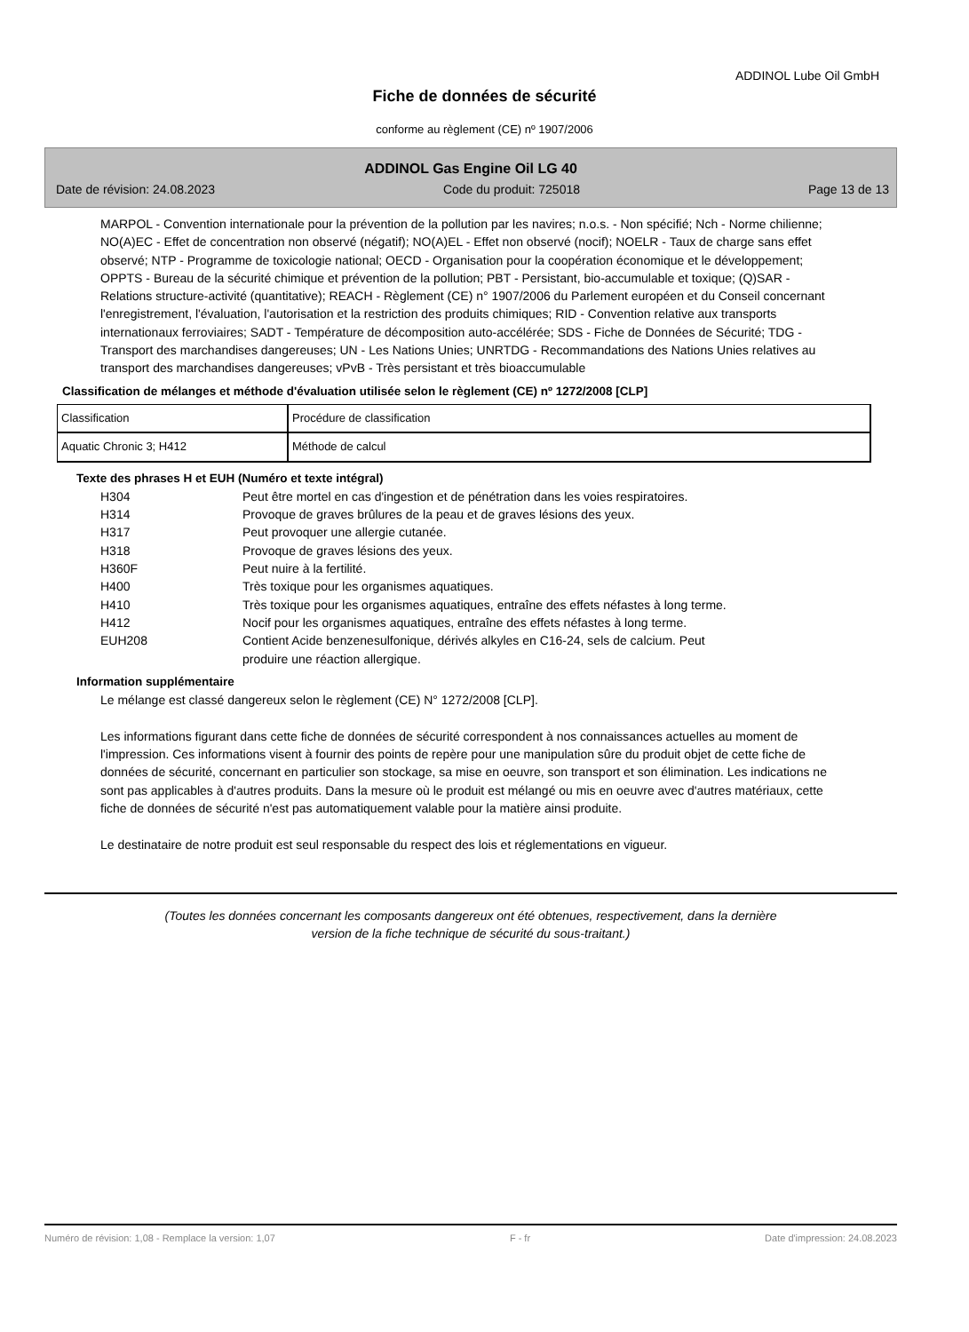ADDINOL Lube Oil GmbH
Fiche de données de sécurité
conforme au règlement (CE) nº 1907/2006
ADDINOL Gas Engine Oil LG 40
Date de révision: 24.08.2023 Code du produit: 725018 Page 13 de 13
MARPOL - Convention internationale pour la prévention de la pollution par les navires; n.o.s. - Non spécifié; Nch - Norme chilienne; NO(A)EC - Effet de concentration non observé (négatif); NO(A)EL - Effet non observé (nocif); NOELR - Taux de charge sans effet observé; NTP - Programme de toxicologie national; OECD - Organisation pour la coopération économique et le développement; OPPTS - Bureau de la sécurité chimique et prévention de la pollution; PBT - Persistant, bio-accumulable et toxique; (Q)SAR - Relations structure-activité (quantitative); REACH - Règlement (CE) n° 1907/2006 du Parlement européen et du Conseil concernant l'enregistrement, l'évaluation, l'autorisation et la restriction des produits chimiques; RID - Convention relative aux transports internationaux ferroviaires; SADT - Température de décomposition auto-accélérée; SDS - Fiche de Données de Sécurité; TDG - Transport des marchandises dangereuses; UN - Les Nations Unies; UNRTDG - Recommandations des Nations Unies relatives au transport des marchandises dangereuses; vPvB - Très persistant et très bioaccumulable
Classification de mélanges et méthode d'évaluation utilisée selon le règlement (CE) nº 1272/2008 [CLP]
| Classification | Procédure de classification |
| Aquatic Chronic 3; H412 | Méthode de calcul |
Texte des phrases H et EUH (Numéro et texte intégral)
H304 Peut être mortel en cas d'ingestion et de pénétration dans les voies respiratoires.
H314 Provoque de graves brûlures de la peau et de graves lésions des yeux.
H317 Peut provoquer une allergie cutanée.
H318 Provoque de graves lésions des yeux.
H360F Peut nuire à la fertilité.
H400 Très toxique pour les organismes aquatiques.
H410 Très toxique pour les organismes aquatiques, entraîne des effets néfastes à long terme.
H412 Nocif pour les organismes aquatiques, entraîne des effets néfastes à long terme.
EUH208 Contient Acide benzenesulfonique, dérivés alkyles en C16-24, sels de calcium. Peut
produire une réaction allergique.
Information supplémentaire
Le mélange est classé dangereux selon le règlement (CE) N° 1272/2008 [CLP].
Les informations figurant dans cette fiche de données de sécurité correspondent à nos connaissances actuelles au moment de l'impression. Ces informations visent à fournir des points de repère pour une manipulation sûre du produit objet de cette fiche de données de sécurité, concernant en particulier son stockage, sa mise en oeuvre, son transport et son élimination. Les indications ne sont pas applicables à d'autres produits. Dans la mesure où le produit est mélangé ou mis en oeuvre avec d'autres matériaux, cette fiche de données de sécurité n'est pas automatiquement valable pour la matière ainsi produite.
Le destinataire de notre produit est seul responsable du respect des lois et réglementations en vigueur.
(Toutes les données concernant les composants dangereux ont été obtenues, respectivement, dans la dernière
version de la fiche technique de sécurité du sous-traitant.)
Numéro de révision: 1,08 - Remplace la version: 1,07 F - fr Date d'impression: 24.08.2023